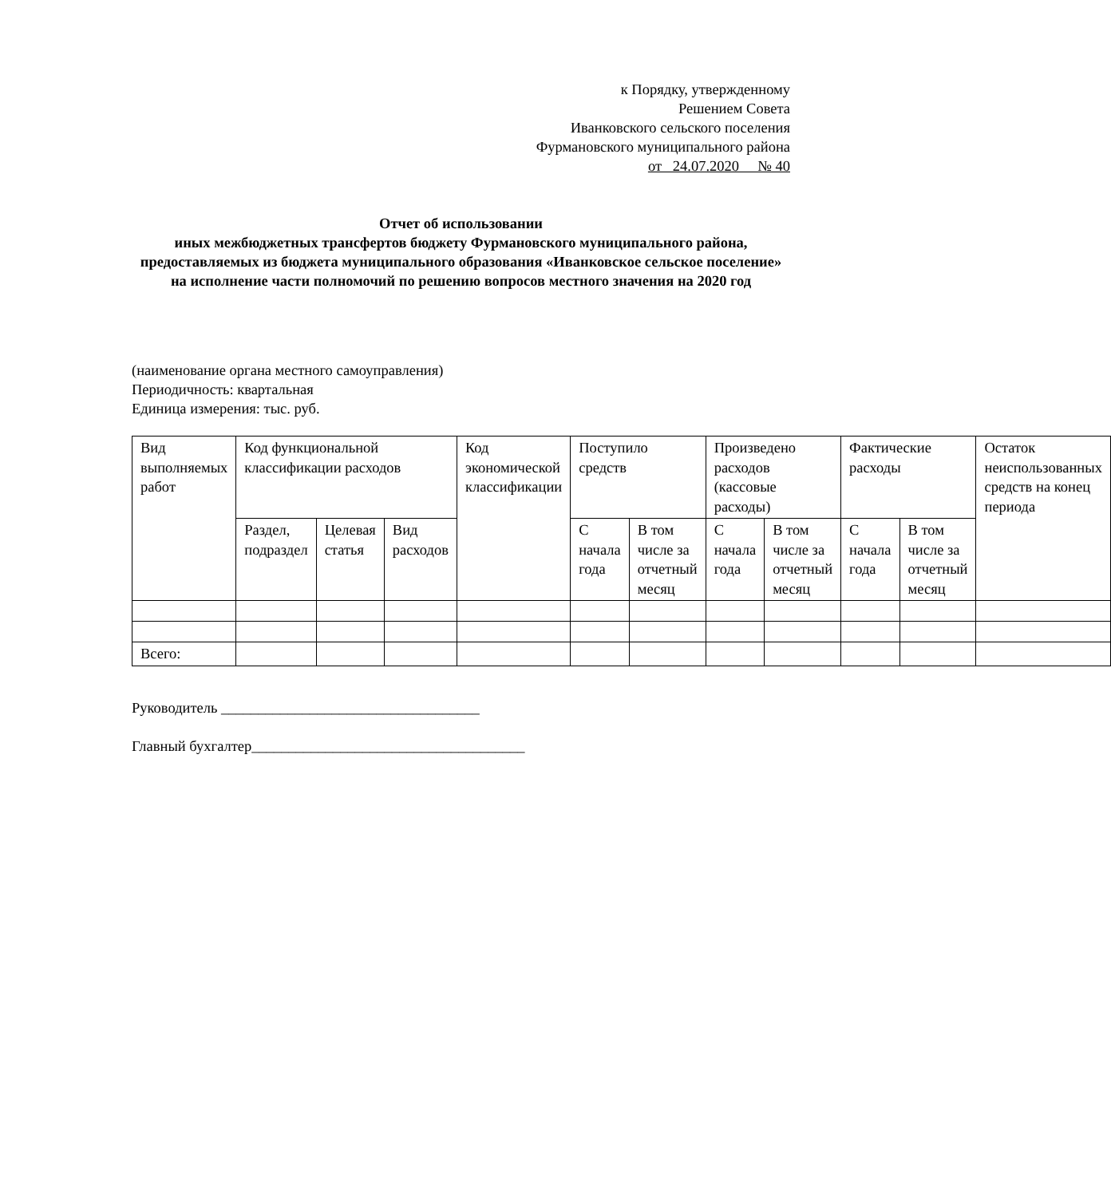к Порядку, утвержденному
Решением Совета
Иванковского сельского поселения
Фурмановского муниципального района
от 24.07.2020 № 40
Отчет об использовании
иных межбюджетных трансфертов бюджету Фурмановского муниципального района,
предоставляемых из бюджета муниципального образования «Иванковское сельское поселение»
на исполнение части полномочий по решению вопросов местного значения на 2020 год
(наименование органа местного самоуправления)
Периодичность: квартальная
Единица измерения: тыс. руб.
| Вид выполняемых работ | Код функциональной классификации расходов | | | Код экономической классификации | Поступило средств | | Произведено расходов (кассовые расходы) | | Фактические расходы | | Остаток неиспользованных средств на конец периода |
| --- | --- | --- | --- | --- | --- | --- | --- | --- | --- | --- | --- |
| | Раздел, подраздел | Целевая статья | Вид расходов | | С начала года | В том числе за отчетный месяц | С начала года | В том числе за отчетный месяц | С начала года | В том числе за отчетный месяц | |
| Всего: | | | | | | | | | | | |
Руководитель ___________________________________
Главный бухгалтер_____________________________________